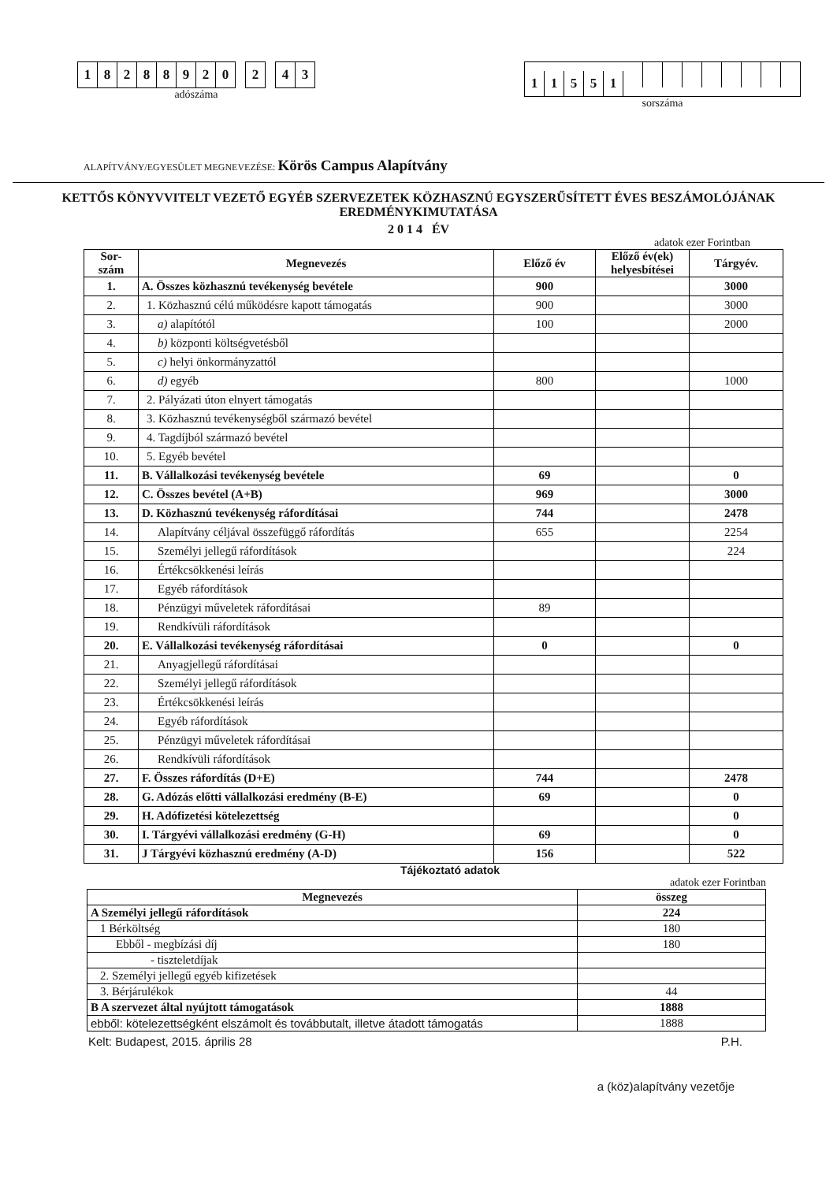18288920 2 4 3
adószáma
11551
sorszáma
ALAPÍTVÁNY/EGYESÜLET MEGNEVEZÉSE: Körös Campus Alapítvány
KETTŐS KÖNYVVITELT VEZETŐ EGYÉB SZERVEZETEK KÖZHASZNÚ EGYSZERŰSÍTETT ÉVES BESZÁMOLÓJÁNAK EREDMÉNYKIMUTATÁSA
2 0 1 4 ÉV
adatok ezer Forintban
| Sor- szám | Megnevezés | Előző év | Előző év(ek) helyesbítései | Tárgyév. |
| --- | --- | --- | --- | --- |
| 1. | A. Összes közhasznú tevékenység bevétele | 900 | | 3000 |
| 2. | 1. Közhasznú célú működésre kapott támogatás | 900 | | 3000 |
| 3. | a) alapítótól | 100 | | 2000 |
| 4. | b) központi költségvetésből | | | |
| 5. | c) helyi önkormányzattól | | | |
| 6. | d) egyéb | 800 | | 1000 |
| 7. | 2. Pályázati úton elnyert támogatás | | | |
| 8. | 3. Közhasznú tevékenységből származó bevétel | | | |
| 9. | 4. Tagdíjból származó bevétel | | | |
| 10. | 5. Egyéb bevétel | | | |
| 11. | B. Vállalkozási tevékenység bevétele | 69 | | 0 |
| 12. | C. Összes bevétel (A+B) | 969 | | 3000 |
| 13. | D. Közhasznú tevékenység ráfordításai | 744 | | 2478 |
| 14. | Alapítvány céljával összefüggő ráfordítás | 655 | | 2254 |
| 15. | Személyi jellegű ráfordítások | | | 224 |
| 16. | Értékcsökkenési leírás | | | |
| 17. | Egyéb ráfordítások | | | |
| 18. | Pénzügyi műveletek ráfordításai | 89 | | |
| 19. | Rendkívüli ráfordítások | | | |
| 20. | E. Vállalkozási tevékenység ráfordításai | 0 | | 0 |
| 21. | Anyagjellegű ráfordításai | | | |
| 22. | Személyi jellegű ráfordítások | | | |
| 23. | Értékcsökkenési leírás | | | |
| 24. | Egyéb ráfordítások | | | |
| 25. | Pénzügyi műveletek ráfordításai | | | |
| 26. | Rendkívüli ráfordítások | | | |
| 27. | F. Összes ráfordítás (D+E) | 744 | | 2478 |
| 28. | G. Adózás előtti vállalkozási eredmény (B-E) | 69 | | 0 |
| 29. | H. Adófizetési kötelezettség | | | 0 |
| 30. | I. Tárgyévi vállalkozási eredmény (G-H) | 69 | | 0 |
| 31. | J Tárgyévi közhasznú eredmény (A-D) | 156 | | 522 |
Tájékoztató adatok
adatok ezer Forintban
| Megnevezés | összeg |
| --- | --- |
| A Személyi jellegű ráfordítások | 224 |
| 1 Bérköltség | 180 |
| Ebből - megbízási díj | 180 |
| - tiszteletdíjak | |
| 2. Személyi jellegű egyéb kifizetések | |
| 3. Bérjárulékok | 44 |
| B A szervezet által nyújtott támogatások | 1888 |
| ebből: kötelezettségként elszámolt és továbbutalt, illetve átadott támogatás | 1888 |
Kelt: Budapest, 2015. április 28 P.H.
a (köz)alapítvány vezetője